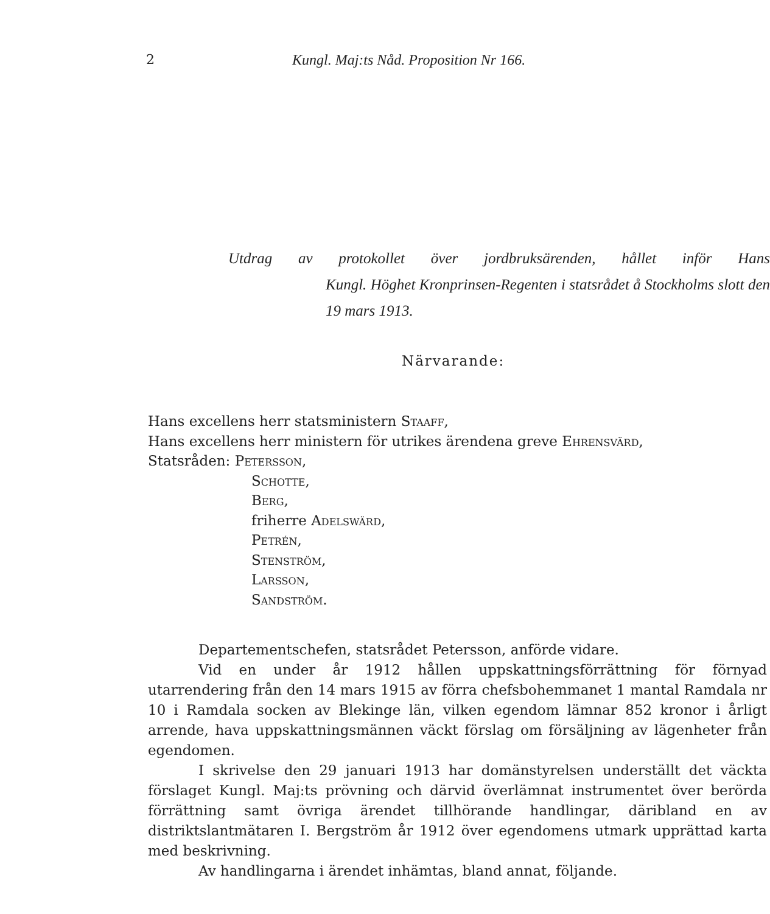2 Kungl. Maj:ts Nåd. Proposition Nr 166.
Utdrag av protokollet över jordbruksärenden, hållet inför Hans
Kungl. Höghet Kronprinsen-Regenten i statsrådet å Stockholms slott den 19 mars 1913.
Närvarande:
Hans excellens herr statsministern Staaff,
Hans excellens herr ministern för utrikes ärendena greve Ehrensvärd,
Statsråden: Petersson,
Schotte,
Berg,
friherre Adelswärd,
Petrén,
Stenström,
Larsson,
Sandström.
Departementschefen, statsrådet Petersson, anförde vidare.
Vid en under år 1912 hållen uppskattningsförrättning för förnyad utarrendering från den 14 mars 1915 av förra chefsbohemmanet 1 mantal Ramdala nr 10 i Ramdala socken av Blekinge län, vilken egendom lämnar 852 kronor i årligt arrende, hava uppskattningsmännen väckt förslag om försäljning av lägenheter från egendomen.
I skrivelse den 29 januari 1913 har domänstyrelsen underställt det väckta förslaget Kungl. Maj:ts prövning och därvid överlämnat instrumentet över berörda förrättning samt övriga ärendet tillhörande handlingar, däribland en av distriktslantmätaren I. Bergström år 1912 över egendomens utmark upprättad karta med beskrivning.
Av handlingarna i ärendet inhämtas, bland annat, följande.